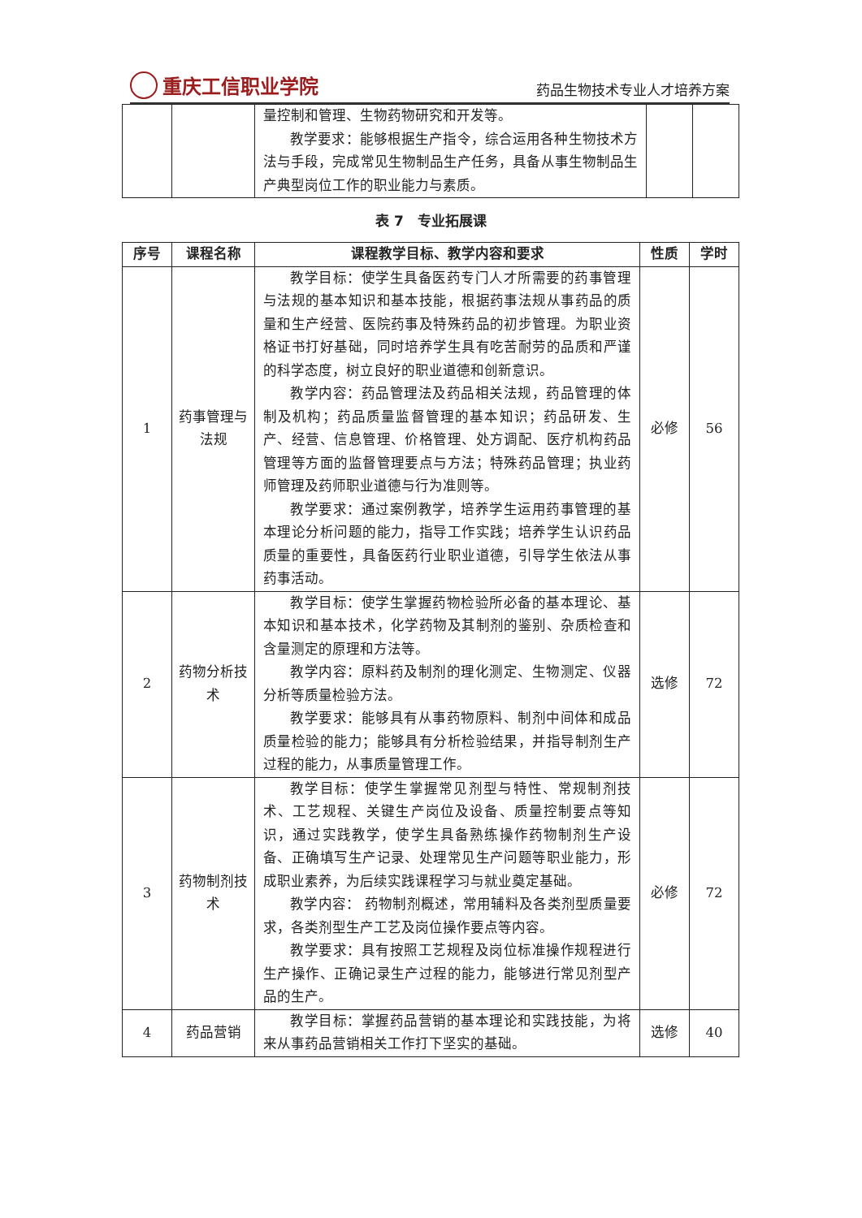重庆工信职业学院
药品生物技术专业人才培养方案
| | | 量控制和管理、生物药物研究和开发等。 教学要求：能够根据生产指令，综合运用各种生物技术方法与手段，完成常见生物制品生产任务，具备从事生物制品生产典型岗位工作的职业能力与素质。 | | |
表 7　专业拓展课
| 序号 | 课程名称 | 课程教学目标、教学内容和要求 | 性质 | 学时 |
| --- | --- | --- | --- | --- |
| 1 | 药事管理与法规 | 教学目标：使学生具备医药专门人才所需要的药事管理与法规的基本知识和基本技能，根据药事法规从事药品的质量和生产经营、医院药事及特殊药品的初步管理。为职业资格证书打好基础，同时培养学生具有吃苦耐劳的品质和严谨的科学态度，树立良好的职业道德和创新意识。 教学内容：药品管理法及药品相关法规，药品管理的体制及机构；药品质量监督管理的基本知识；药品研发、生产、经营、信息管理、价格管理、处方调配、医疗机构药品管理等方面的监督管理要点与方法；特殊药品管理；执业药师管理及药师职业道德与行为准则等。 教学要求：通过案例教学，培养学生运用药事管理的基本理论分析问题的能力，指导工作实践；培养学生认识药品质量的重要性，具备医药行业职业道德，引导学生依法从事药事活动。 | 必修 | 56 |
| 2 | 药物分析技术 | 教学目标：使学生掌握药物检验所必备的基本理论、基本知识和基本技术，化学药物及其制剂的鉴别、杂质检查和含量测定的原理和方法等。 教学内容：原料药及制剂的理化测定、生物测定、仪器分析等质量检验方法。 教学要求：能够具有从事药物原料、制剂中间体和成品质量检验的能力；能够具有分析检验结果，并指导制剂生产过程的能力，从事质量管理工作。 | 选修 | 72 |
| 3 | 药物制剂技术 | 教学目标：使学生掌握常见剂型与特性、常规制剂技术、工艺规程、关键生产岗位及设备、质量控制要点等知识，通过实践教学，使学生具备熟练操作药物制剂生产设备、正确填写生产记录、处理常见生产问题等职业能力，形成职业素养，为后续实践课程学习与就业奠定基础。 教学内容： 药物制剂概述，常用辅料及各类剂型质量要求，各类剂型生产工艺及岗位操作要点等内容。 教学要求：具有按照工艺规程及岗位标准操作规程进行生产操作、正确记录生产过程的能力，能够进行常见剂型产品的生产。 | 必修 | 72 |
| 4 | 药品营销 | 教学目标：掌握药品营销的基本理论和实践技能，为将来从事药品营销相关工作打下坚实的基础。 | 选修 | 40 |